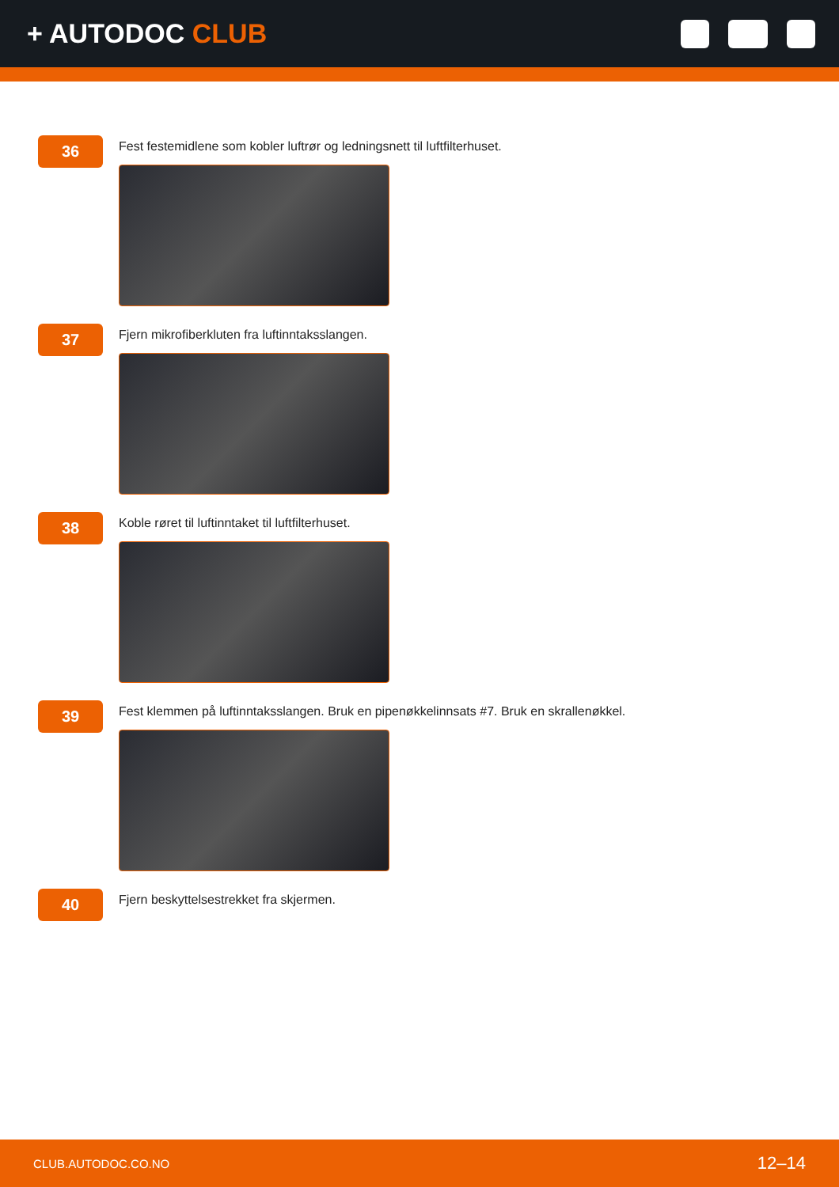+ AUTODOC CLUB
36
Fest festemidlene som kobler luftrør og ledningsnett til luftfilterhuset.
37
Fjern mikrofiberkluten fra luftinntaksslangen.
38
Koble røret til luftinntaket til luftfilterhuset.
39
Fest klemmen på luftinntaksslangen. Bruk en pipenøkkelinnsats #7. Bruk en skrallenøkkel.
40
Fjern beskyttelsestrekket fra skjermen.
CLUB.AUTODOC.CO.NO 12–14